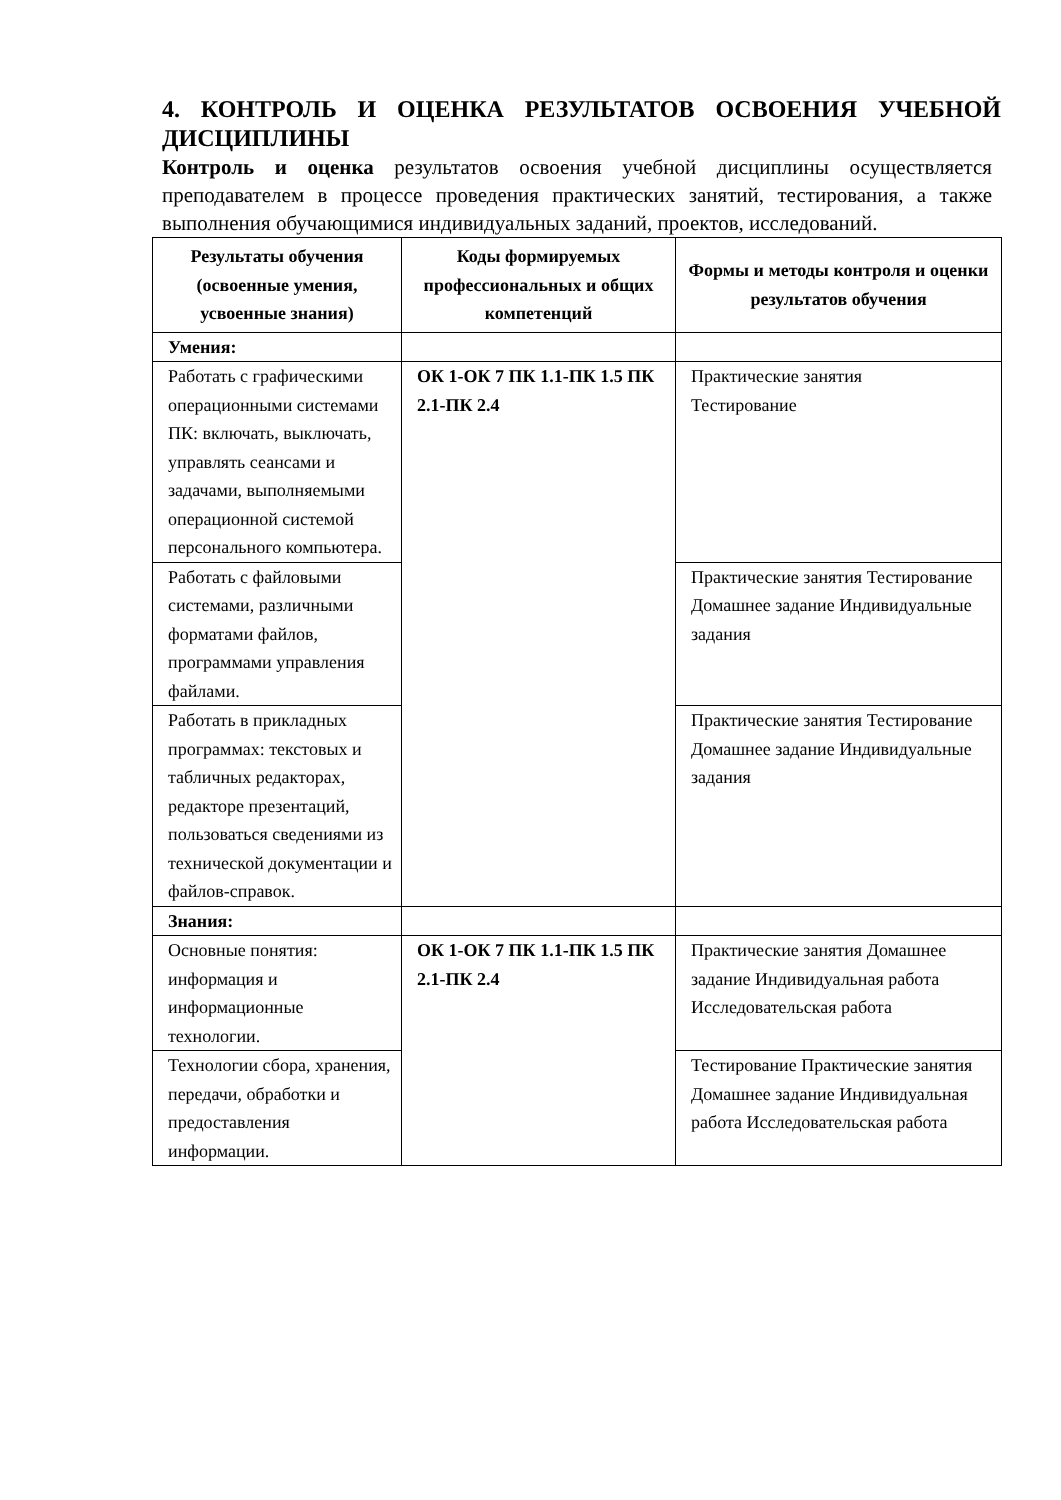4. КОНТРОЛЬ И ОЦЕНКА РЕЗУЛЬТАТОВ ОСВОЕНИЯ УЧЕБНОЙ ДИСЦИПЛИНЫ
Контроль и оценка результатов освоения учебной дисциплины осуществляется преподавателем в процессе проведения практических занятий, тестирования, а также выполнения обучающимися индивидуальных заданий, проектов, исследований.
| Результаты обучения (освоенные умения, усвоенные знания) | Коды формируемых профессиональных и общих компетенций | Формы и методы контроля и оценки результатов обучения |
| --- | --- | --- |
| Умения: | | |
| Работать с графическими операционными системами ПК: включать, выключать, управлять сеансами и задачами, выполняемыми операционной системой персонального компьютера. | ОК 1-ОК 7 ПК 1.1-ПК 1.5 ПК 2.1-ПК 2.4 | Практические занятия Тестирование |
| Работать с файловыми системами, различными форматами файлов, программами управления файлами. | | Практические занятия Тестирование Домашнее задание Индивидуальные задания |
| Работать в прикладных программах: текстовых и табличных редакторах, редакторе презентаций, пользоваться сведениями из технической документации и файлов-справок. | | Практические занятия Тестирование Домашнее задание Индивидуальные задания |
| Знания: | | |
| Основные понятия: информация и информационные технологии. | ОК 1-ОК 7 ПК 1.1-ПК 1.5 ПК 2.1-ПК 2.4 | Практические занятия Домашнее задание Индивидуальная работа Исследовательская работа |
| Технологии сбора, хранения, передачи, обработки и предоставления информации. | | Тестирование Практические занятия Домашнее задание Индивидуальная работа Исследовательская работа |